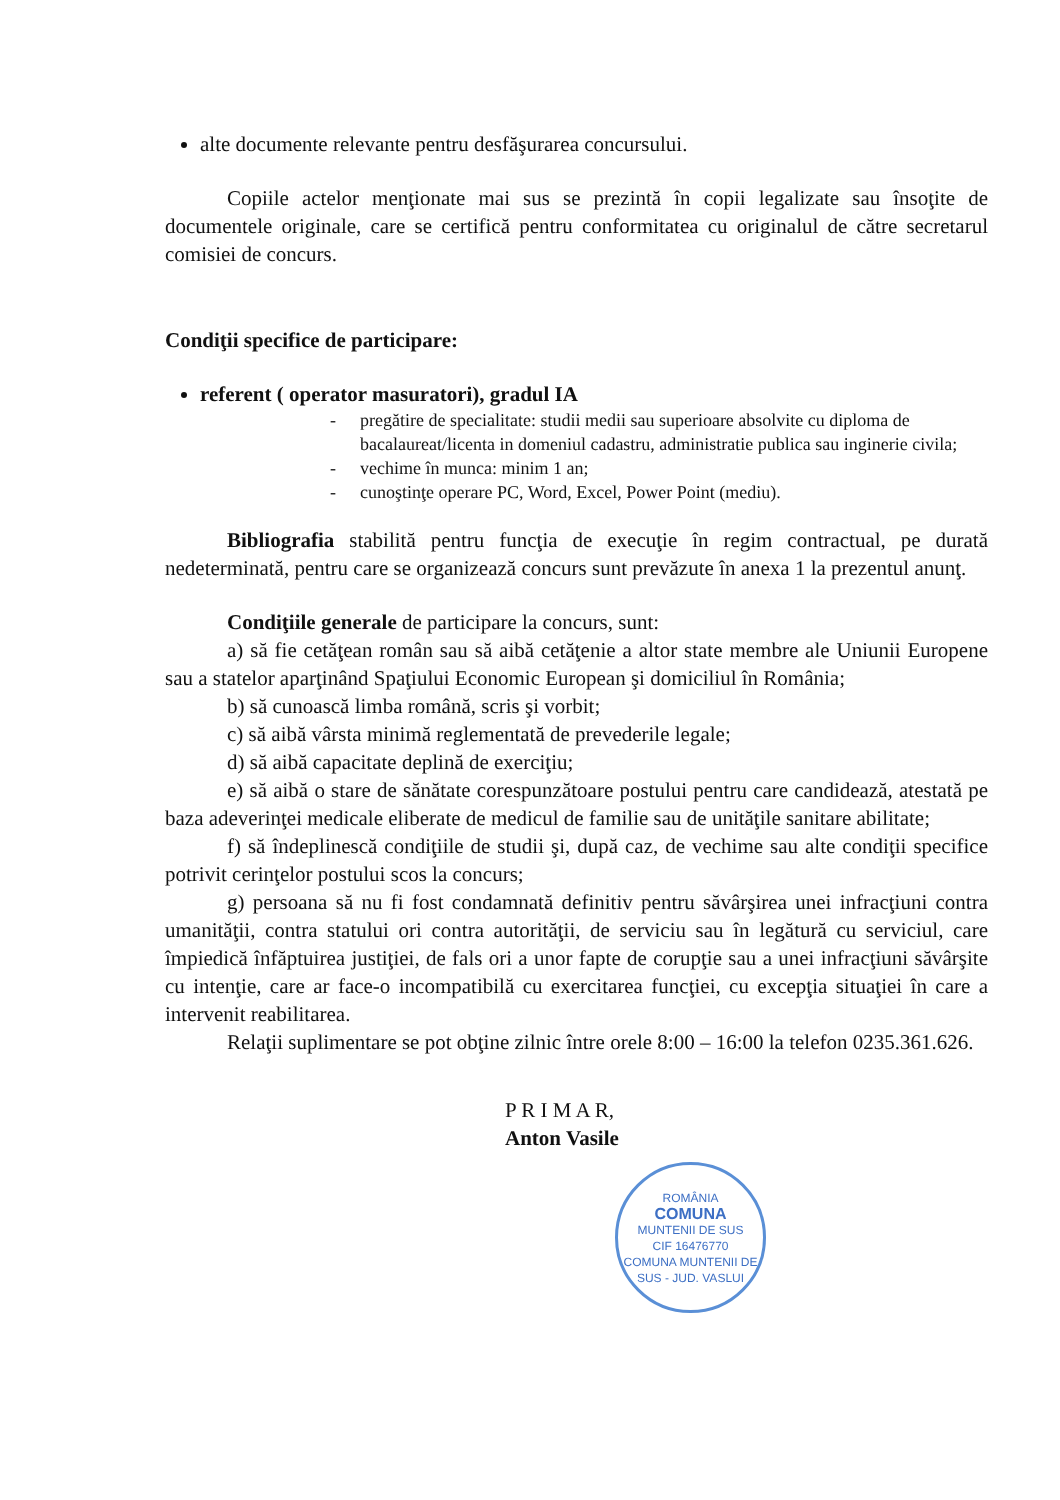alte documente relevante pentru desfăşurarea concursului.
Copiile actelor menţionate mai sus se prezintă în copii legalizate sau însoţite de documentele originale, care se certifică pentru conformitatea cu originalul de către secretarul comisiei de concurs.
Condiţii specifice de participare:
referent ( operator masuratori), gradul IA
- pregătire de specialitate: studii medii sau superioare absolvite cu diploma de bacalaureat/licenta in domeniul cadastru, administratie publica sau inginerie civila;
- vechime în munca: minim 1 an;
- cunoştinţe operare PC, Word, Excel, Power Point (mediu).
Bibliografia stabilită pentru funcţia de execuţie în regim contractual, pe durată nedeterminată, pentru care se organizează concurs sunt prevăzute în anexa 1 la prezentul anunţ.
Condiţiile generale de participare la concurs, sunt:
a) să fie cetăţean român sau să aibă cetăţenie a altor state membre ale Uniunii Europene sau a statelor aparţinând Spaţiului Economic European şi domiciliul în România;
b) să cunoască limba română, scris şi vorbit;
c) să aibă vârsta minimă reglementată de prevederile legale;
d) să aibă capacitate deplină de exerciţiu;
e) să aibă o stare de sănătate corespunzătoare postului pentru care candidează, atestată pe baza adeverinţei medicale eliberate de medicul de familie sau de unităţile sanitare abilitate;
f) să îndeplinescă condiţiile de studii şi, după caz, de vechime sau alte condiţii specifice potrivit cerinţelor postului scos la concurs;
g) persoana să nu fi fost condamnată definitiv pentru săvârşirea unei infracţiuni contra umanităţii, contra statului ori contra autorităţii, de serviciu sau în legătură cu serviciul, care împiedică înfăptuirea justiţiei, de fals ori a unor fapte de corupţie sau a unei infracţiuni săvârşite cu intenţie, care ar face-o incompatibilă cu exercitarea funcţiei, cu excepţia situaţiei în care a intervenit reabilitarea.
Relaţii suplimentare se pot obţine zilnic între orele 8:00 – 16:00 la telefon 0235.361.626.
P R I M A R,
Anton Vasile
ROMÂNIA
COMUNA
MUNTENII DE SUS
CIF 16476770
COMUNA MUNTENII DE SUS - JUD. VASLUI